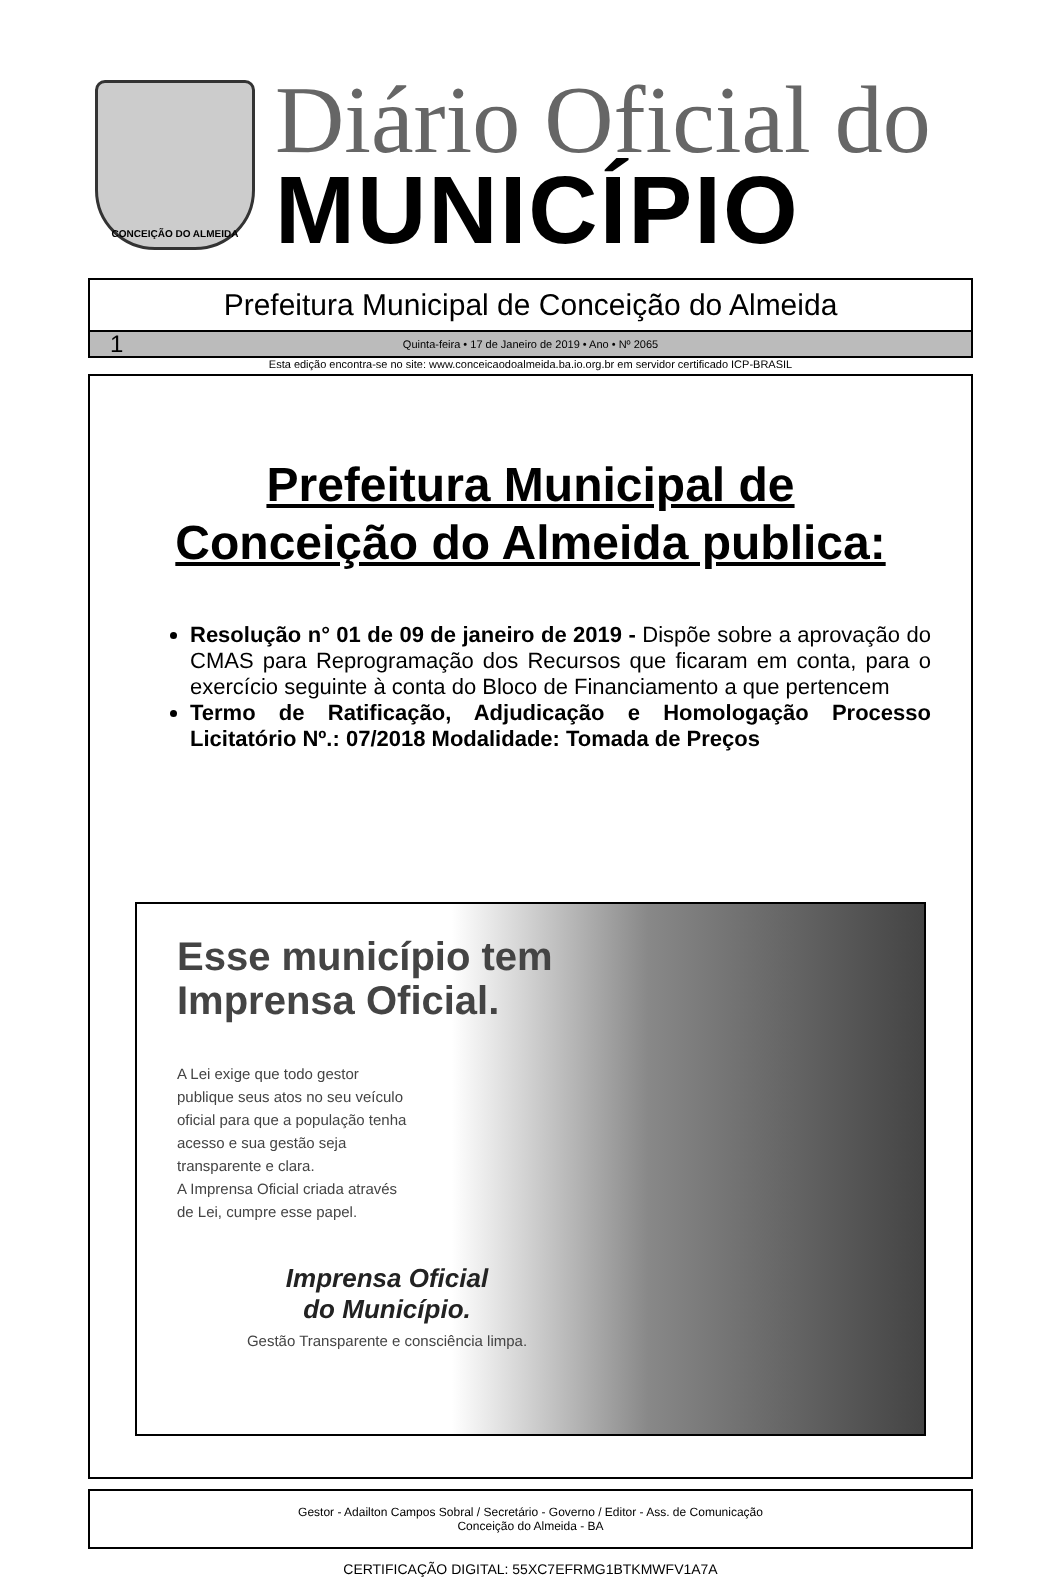CONCEIÇÃO DO ALMEIDA
Diário Oficial do
MUNICÍPIO
Prefeitura Municipal de Conceição do Almeida
1 Quinta-feira • 17 de Janeiro de 2019 • Ano • Nº 2065
Esta edição encontra-se no site: www.conceicaodoalmeida.ba.io.org.br em servidor certificado ICP-BRASIL
Prefeitura Municipal de
Conceição do Almeida publica:
Resolução n° 01 de 09 de janeiro de 2019 - Dispõe sobre a aprovação do CMAS para Reprogramação dos Recursos que ficaram em conta, para o exercício seguinte à conta do Bloco de Financiamento a que pertencem
Termo de Ratificação, Adjudicação e Homologação Processo Licitatório Nº.: 07/2018 Modalidade: Tomada de Preços
Esse município tem Imprensa Oficial.
A Lei exige que todo gestor
publique seus atos no seu veículo
oficial para que a população tenha
acesso e sua gestão seja
transparente e clara.
A Imprensa Oficial criada através
de Lei, cumpre esse papel.
Imprensa Oficial
do Município.
Gestão Transparente e consciência limpa.
Gestor - Adailton Campos Sobral / Secretário - Governo / Editor - Ass. de Comunicação
Conceição do Almeida - BA
CERTIFICAÇÃO DIGITAL: 55XC7EFRMG1BTKMWFV1A7A